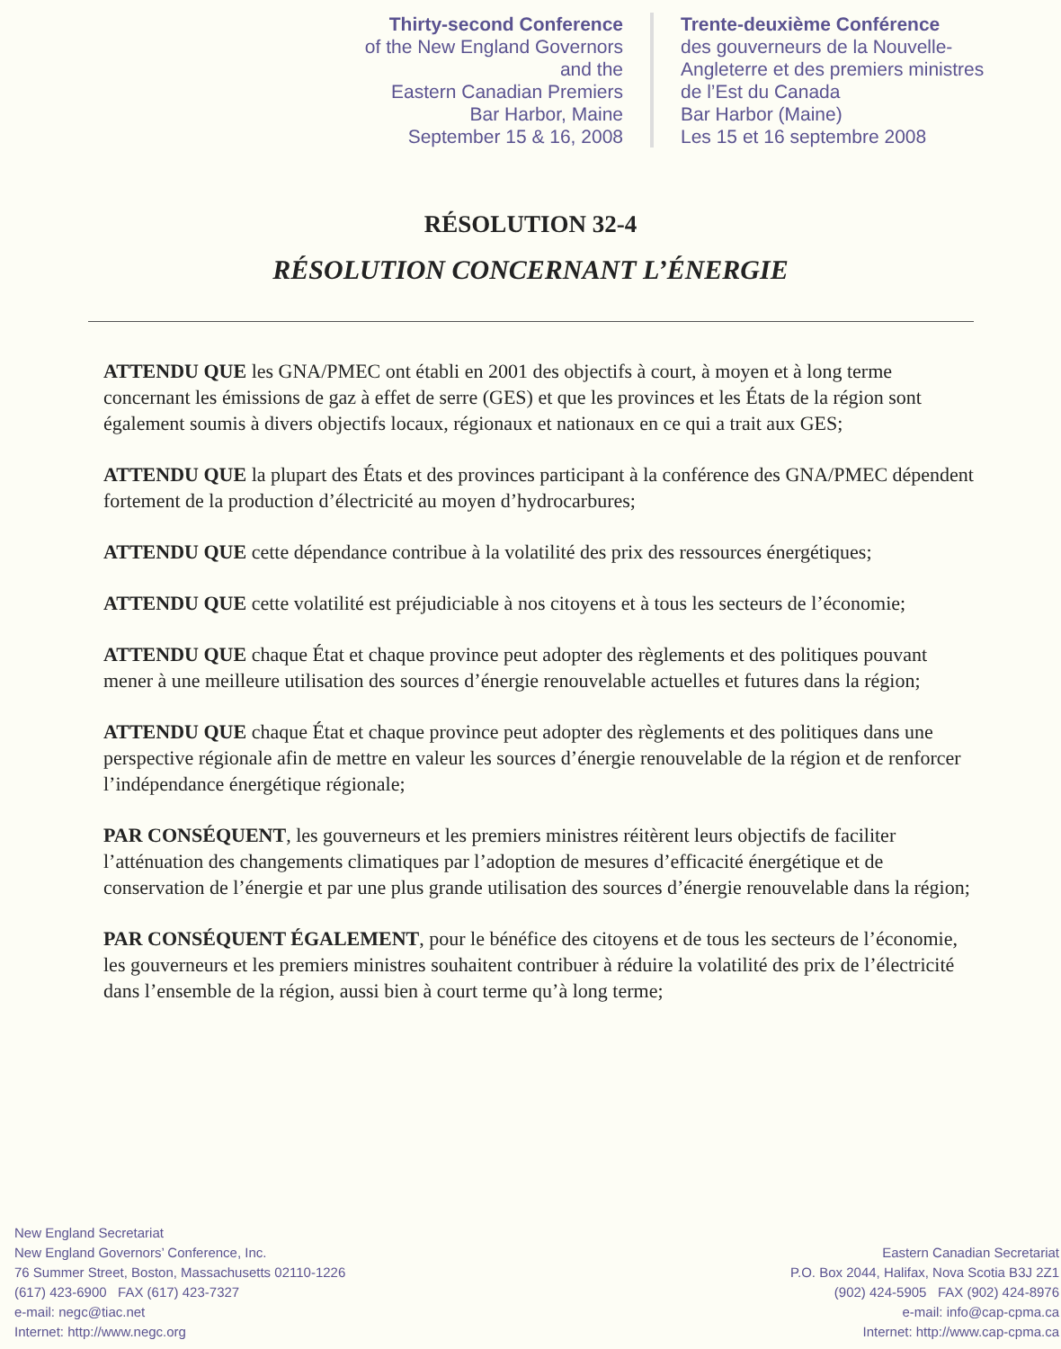Thirty-second Conference
of the New England Governors
and the
Eastern Canadian Premiers
Bar Harbor, Maine
September 15 & 16, 2008
Trente-deuxième Conférence
des gouverneurs de la Nouvelle-
Angleterre et des premiers ministres
de l’Est du Canada
Bar Harbor (Maine)
Les 15 et 16 septembre 2008
RÉSOLUTION 32-4
RÉSOLUTION CONCERNANT L’ÉNERGIE
ATTENDU QUE les GNA/PMEC ont établi en 2001 des objectifs à court, à moyen et à long terme concernant les émissions de gaz à effet de serre (GES) et que les provinces et les États de la région sont également soumis à divers objectifs locaux, régionaux et nationaux en ce qui a trait aux GES;
ATTENDU QUE la plupart des États et des provinces participant à la conférence des GNA/PMEC dépendent fortement de la production d’électricité au moyen d’hydrocarbures;
ATTENDU QUE cette dépendance contribue à la volatilité des prix des ressources énergétiques;
ATTENDU QUE cette volatilité est préjudiciable à nos citoyens et à tous les secteurs de l’économie;
ATTENDU QUE chaque État et chaque province peut adopter des règlements et des politiques pouvant mener à une meilleure utilisation des sources d’énergie renouvelable actuelles et futures dans la région;
ATTENDU QUE chaque État et chaque province peut adopter des règlements et des politiques dans une perspective régionale afin de mettre en valeur les sources d’énergie renouvelable de la région et de renforcer l’indépendance énergétique régionale;
PAR CONSÉQUENT, les gouverneurs et les premiers ministres réitèrent leurs objectifs de faciliter l’atténuation des changements climatiques par l’adoption de mesures d’efficacité énergétique et de conservation de l’énergie et par une plus grande utilisation des sources d’énergie renouvelable dans la région;
PAR CONSÉQUENT ÉGALEMENT, pour le bénéfice des citoyens et de tous les secteurs de l’économie, les gouverneurs et les premiers ministres souhaitent contribuer à réduire la volatilité des prix de l’électricité dans l’ensemble de la région, aussi bien à court terme qu’à long terme;
New England Secretariat
New England Governors’ Conference, Inc.
76 Summer Street, Boston, Massachusetts 02110-1226
(617) 423-6900 FAX (617) 423-7327
e-mail: negc@tiac.net
Internet: http://www.negc.org
Eastern Canadian Secretariat
P.O. Box 2044, Halifax, Nova Scotia B3J 2Z1
(902) 424-5905 FAX (902) 424-8976
e-mail: info@cap-cpma.ca
Internet: http://www.cap-cpma.ca